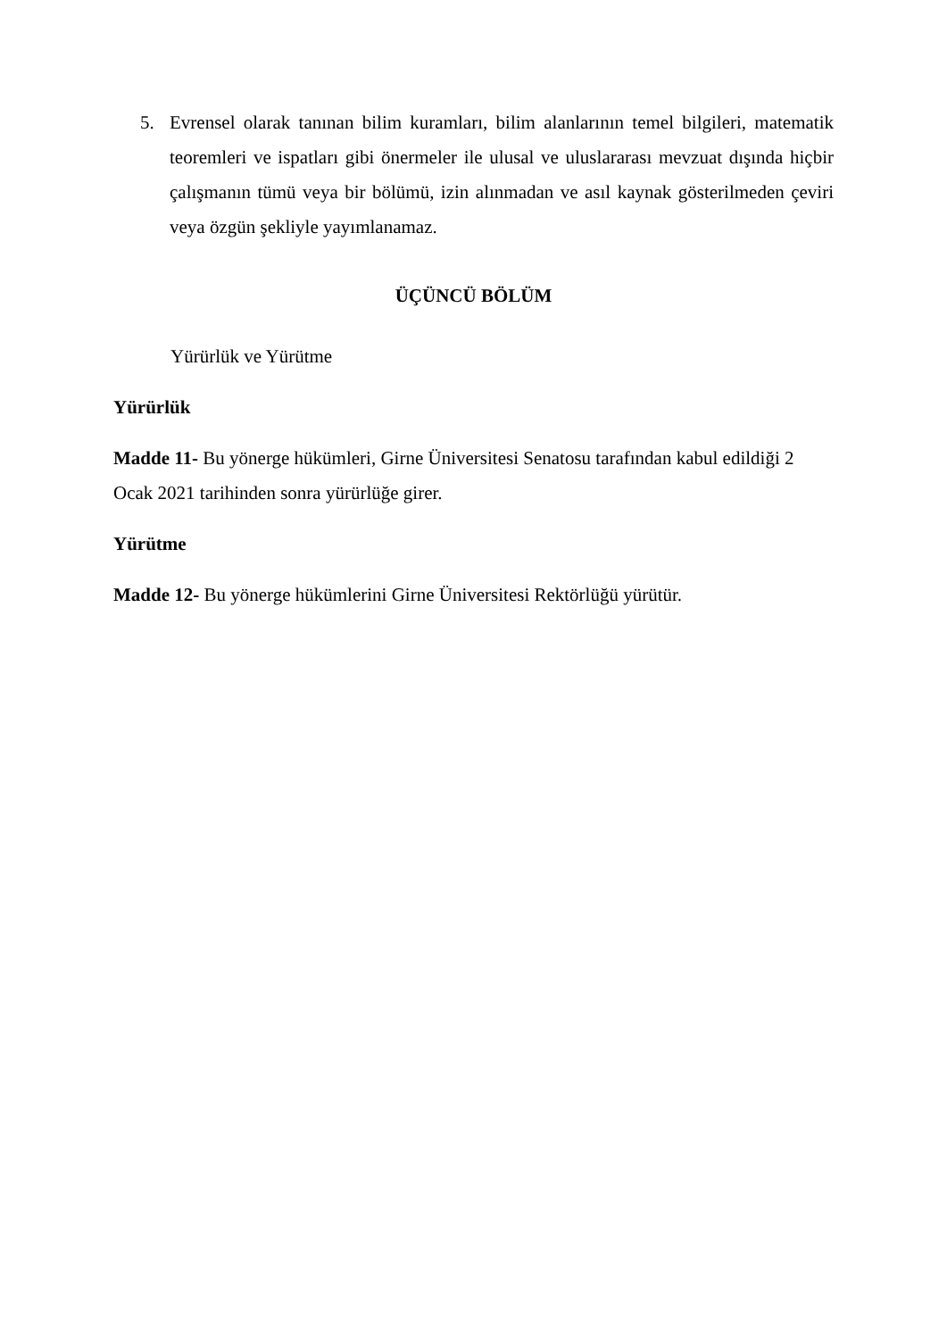5.
Evrensel olarak tanınan bilim kuramları, bilim alanlarının temel bilgileri, matematik teoremleri ve ispatları gibi önermeler ile ulusal ve uluslararası mevzuat dışında hiçbir çalışmanın tümü veya bir bölümü, izin alınmadan ve asıl kaynak gösterilmeden çeviri veya özgün şekliyle yayımlanamaz.
ÜÇÜNCÜ BÖLÜM
Yürürlük ve Yürütme
Yürürlük
Madde 11- Bu yönerge hükümleri, Girne Üniversitesi Senatosu tarafından kabul edildiği 2
Ocak 2021 tarihinden sonra yürürlüğe girer.
Yürütme
Madde 12- Bu yönerge hükümlerini Girne Üniversitesi Rektörlüğü yürütür.